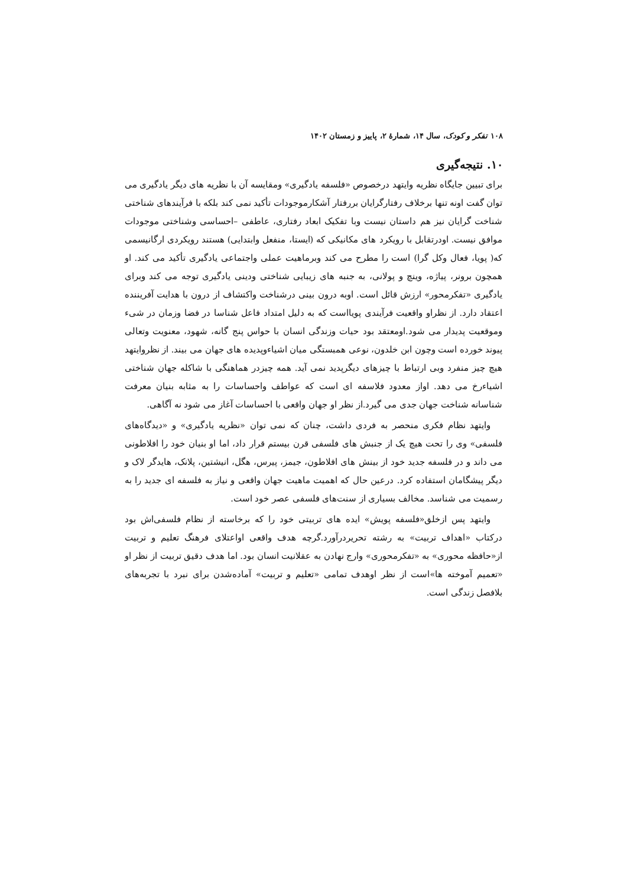۱۰۸ تفکر و کودک، سال ۱۴، شمارهٔ ۲، پاییز و زمستان ۱۴۰۲
۱۰. نتیجه‌گیری
برای تبیین جایگاه نظریه وایتهد درخصوص «فلسفه یادگیری» ومقایسه آن با نظریه های دیگر یادگیری می توان گفت اونه تنها برخلاف رفتارگرایان بررفتار آشکارموجودات تأکید نمی کند بلکه با فرآیندهای شناختی شناخت گرایان نیز هم داستان نیست وبا تفکیک ابعاد رفتاری، عاطفی –احساسی وشناختی موجودات موافق نیست. اودرتقابل با رویکرد های مکانیکی که (ایستا، منفعل وابتدایی) هستند رویکردی ارگانیسمی که( پویا، فعال وکل گرا) است را مطرح می کند وبرماهیت عملی واجتماعی یادگیری تأکید می کند. او همچون برونر، پیاژه، وینچ و پولانی، به جنبه های زیبایی شناختی ودینی یادگیری توجه می کند وبرای یادگیری «تفکرمحور» ارزش قائل است. اوبه درون بینی درشناخت واکتشاف از درون با هدایت آفریننده اعتقاد دارد. از نظراو واقعیت فرآیندی پویااست که به دلیل امتداد فاعل شناسا در فضا وزمان در شیء وموقعیت پدیدار می شود.اومعتقد بود حیات وزندگی انسان با حواس پنج گانه، شهود، معنویت وتعالی پیوند خورده است وچون ابن خلدون، نوعی همبستگی میان اشیاءوپدیده های جهان می بیند. از نظروایتهد هیچ چیز منفرد وبی ارتباط با چیزهای دیگرپدید نمی آید. همه چیزدر هماهنگی با شاکله جهان شناختی اشیاءرخ می دهد. اواز معدود فلاسفه ای است که عواطف واحساسات را به مثابه بنیان معرفت شناسانه شناخت جهان جدی می گیرد.از نظر او جهان واقعی با احساسات آغاز می شود نه آگاهی.
وایتهد نظام فکری منحصر به فردی داشت، چنان که نمی توان «نظریه یادگیری» و «دیدگاه‌های فلسفی» وی را تحت هیچ یک از جنبش های فلسفی قرن بیستم قرار داد، اما او بنیان خود را افلاطونی می داند و در فلسفه جدید خود از بینش های افلاطون، جیمز، پیرس، هگل، انیشتین، پلانک، هایدگر لاک و دیگر پیشگامان استفاده کرد. درعین حال که اهمیت ماهیت جهان واقعی و نیاز به فلسفه ای جدید را به رسمیت می شناسد. مخالف بسیاری از سنت‌های فلسفی عصر خود است.
وایتهد پس ازخلق«فلسفه پویش» ایده های تربیتی خود را که برخاسته از نظام فلسفی‌اش بود درکتاب «اهداف تربیت» به رشته تحریردرآورد.گرچه هدف واقعی اواعتلای فرهنگ تعلیم و تربیت از«حافظه محوری» به «تفکرمحوری» وارج نهادن به عقلانیت انسان بود. اما هدف دقیق تربیت از نظر او «تعمیم آموخته ها»است از نظر اوهدف تمامی «تعلیم و تربیت» آماده‌شدن برای نبرد با تجربه‌های بلافصل زندگی است.